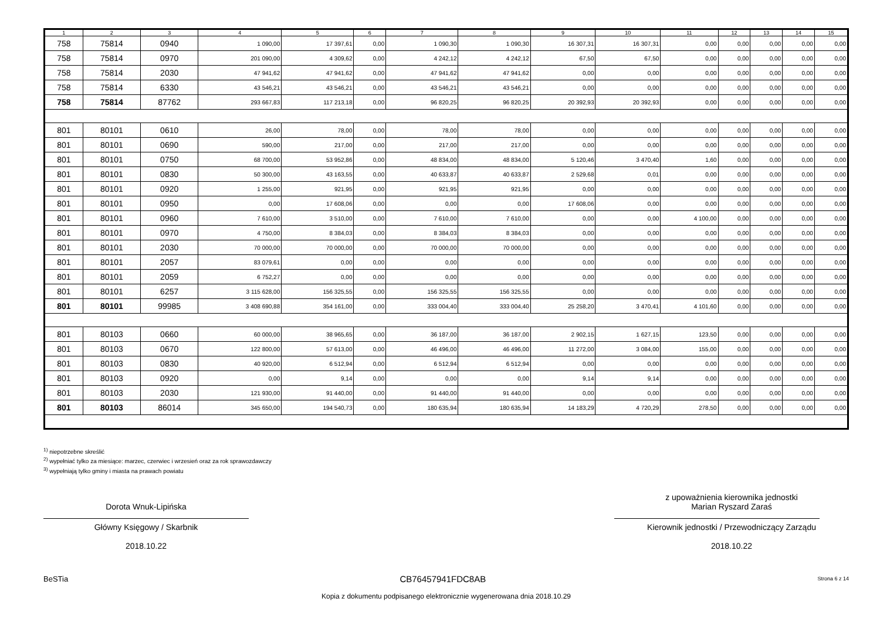| 1 | 2 | 3 | 4 | 5 | 6 | 7 | 8 | 9 | 10 | 11 | 12 | 13 | 14 | 15 |
| --- | --- | --- | --- | --- | --- | --- | --- | --- | --- | --- | --- | --- | --- | --- |
| 758 | 75814 | 0940 | 1 090,00 | 17 397,61 | 0,00 | 1 090,30 | 1 090,30 | 16 307,31 | 16 307,31 | 0,00 | 0,00 | 0,00 | 0,00 | 0,00 |
| 758 | 75814 | 0970 | 201 090,00 | 4 309,62 | 0,00 | 4 242,12 | 4 242,12 | 67,50 | 67,50 | 0,00 | 0,00 | 0,00 | 0,00 | 0,00 |
| 758 | 75814 | 2030 | 47 941,62 | 47 941,62 | 0,00 | 47 941,62 | 47 941,62 | 0,00 | 0,00 | 0,00 | 0,00 | 0,00 | 0,00 | 0,00 |
| 758 | 75814 | 6330 | 43 546,21 | 43 546,21 | 0,00 | 43 546,21 | 43 546,21 | 0,00 | 0,00 | 0,00 | 0,00 | 0,00 | 0,00 | 0,00 |
| 758 | 75814 | 87762 | 293 667,83 | 117 213,18 | 0,00 | 96 820,25 | 96 820,25 | 20 392,93 | 20 392,93 | 0,00 | 0,00 | 0,00 | 0,00 | 0,00 |
| 801 | 80101 | 0610 | 26,00 | 78,00 | 0,00 | 78,00 | 78,00 | 0,00 | 0,00 | 0,00 | 0,00 | 0,00 | 0,00 | 0,00 |
| 801 | 80101 | 0690 | 590,00 | 217,00 | 0,00 | 217,00 | 217,00 | 0,00 | 0,00 | 0,00 | 0,00 | 0,00 | 0,00 | 0,00 |
| 801 | 80101 | 0750 | 68 700,00 | 53 952,86 | 0,00 | 48 834,00 | 48 834,00 | 5 120,46 | 3 470,40 | 1,60 | 0,00 | 0,00 | 0,00 | 0,00 |
| 801 | 80101 | 0830 | 50 300,00 | 43 163,55 | 0,00 | 40 633,87 | 40 633,87 | 2 529,68 | 0,01 | 0,00 | 0,00 | 0,00 | 0,00 | 0,00 |
| 801 | 80101 | 0920 | 1 255,00 | 921,95 | 0,00 | 921,95 | 921,95 | 0,00 | 0,00 | 0,00 | 0,00 | 0,00 | 0,00 | 0,00 |
| 801 | 80101 | 0950 | 0,00 | 17 608,06 | 0,00 | 0,00 | 0,00 | 17 608,06 | 0,00 | 0,00 | 0,00 | 0,00 | 0,00 | 0,00 |
| 801 | 80101 | 0960 | 7 610,00 | 3 510,00 | 0,00 | 7 610,00 | 7 610,00 | 0,00 | 0,00 | 4 100,00 | 0,00 | 0,00 | 0,00 | 0,00 |
| 801 | 80101 | 0970 | 4 750,00 | 8 384,03 | 0,00 | 8 384,03 | 8 384,03 | 0,00 | 0,00 | 0,00 | 0,00 | 0,00 | 0,00 | 0,00 |
| 801 | 80101 | 2030 | 70 000,00 | 70 000,00 | 0,00 | 70 000,00 | 70 000,00 | 0,00 | 0,00 | 0,00 | 0,00 | 0,00 | 0,00 | 0,00 |
| 801 | 80101 | 2057 | 83 079,61 | 0,00 | 0,00 | 0,00 | 0,00 | 0,00 | 0,00 | 0,00 | 0,00 | 0,00 | 0,00 | 0,00 |
| 801 | 80101 | 2059 | 6 752,27 | 0,00 | 0,00 | 0,00 | 0,00 | 0,00 | 0,00 | 0,00 | 0,00 | 0,00 | 0,00 | 0,00 |
| 801 | 80101 | 6257 | 3 115 628,00 | 156 325,55 | 0,00 | 156 325,55 | 156 325,55 | 0,00 | 0,00 | 0,00 | 0,00 | 0,00 | 0,00 | 0,00 |
| 801 | 80101 | 99985 | 3 408 690,88 | 354 161,00 | 0,00 | 333 004,40 | 333 004,40 | 25 258,20 | 3 470,41 | 4 101,60 | 0,00 | 0,00 | 0,00 | 0,00 |
| 801 | 80103 | 0660 | 60 000,00 | 38 965,65 | 0,00 | 36 187,00 | 36 187,00 | 2 902,15 | 1 627,15 | 123,50 | 0,00 | 0,00 | 0,00 | 0,00 |
| 801 | 80103 | 0670 | 122 800,00 | 57 613,00 | 0,00 | 46 496,00 | 46 496,00 | 11 272,00 | 3 084,00 | 155,00 | 0,00 | 0,00 | 0,00 | 0,00 |
| 801 | 80103 | 0830 | 40 920,00 | 6 512,94 | 0,00 | 6 512,94 | 6 512,94 | 0,00 | 0,00 | 0,00 | 0,00 | 0,00 | 0,00 | 0,00 |
| 801 | 80103 | 0920 | 0,00 | 9,14 | 0,00 | 0,00 | 0,00 | 9,14 | 9,14 | 0,00 | 0,00 | 0,00 | 0,00 | 0,00 |
| 801 | 80103 | 2030 | 121 930,00 | 91 440,00 | 0,00 | 91 440,00 | 91 440,00 | 0,00 | 0,00 | 0,00 | 0,00 | 0,00 | 0,00 | 0,00 |
| 801 | 80103 | 86014 | 345 650,00 | 194 540,73 | 0,00 | 180 635,94 | 180 635,94 | 14 183,29 | 4 720,29 | 278,50 | 0,00 | 0,00 | 0,00 | 0,00 |
<sup>1)</sup> niepotrzebne skreślić
<sup>2)</sup> wypełniać tylko za miesiące: marzec, czerwiec i wrzesień oraz za rok sprawozdawczy
<sup>3)</sup> wypełniają tylko gminy i miasta na prawach powiatu
Dorota Wnuk-Lipińska
Główny Księgowy / Skarbnik
2018.10.22
z upoważnienia kierownika jednostki
Marian Ryszard Zaraś
Kierownik jednostki / Przewodniczący Zarządu
2018.10.22
BeSTia CB76457941FDC8AB Strona 6 z 14
Kopia z dokumentu podpisanego elektronicznie wygenerowana dnia 2018.10.29